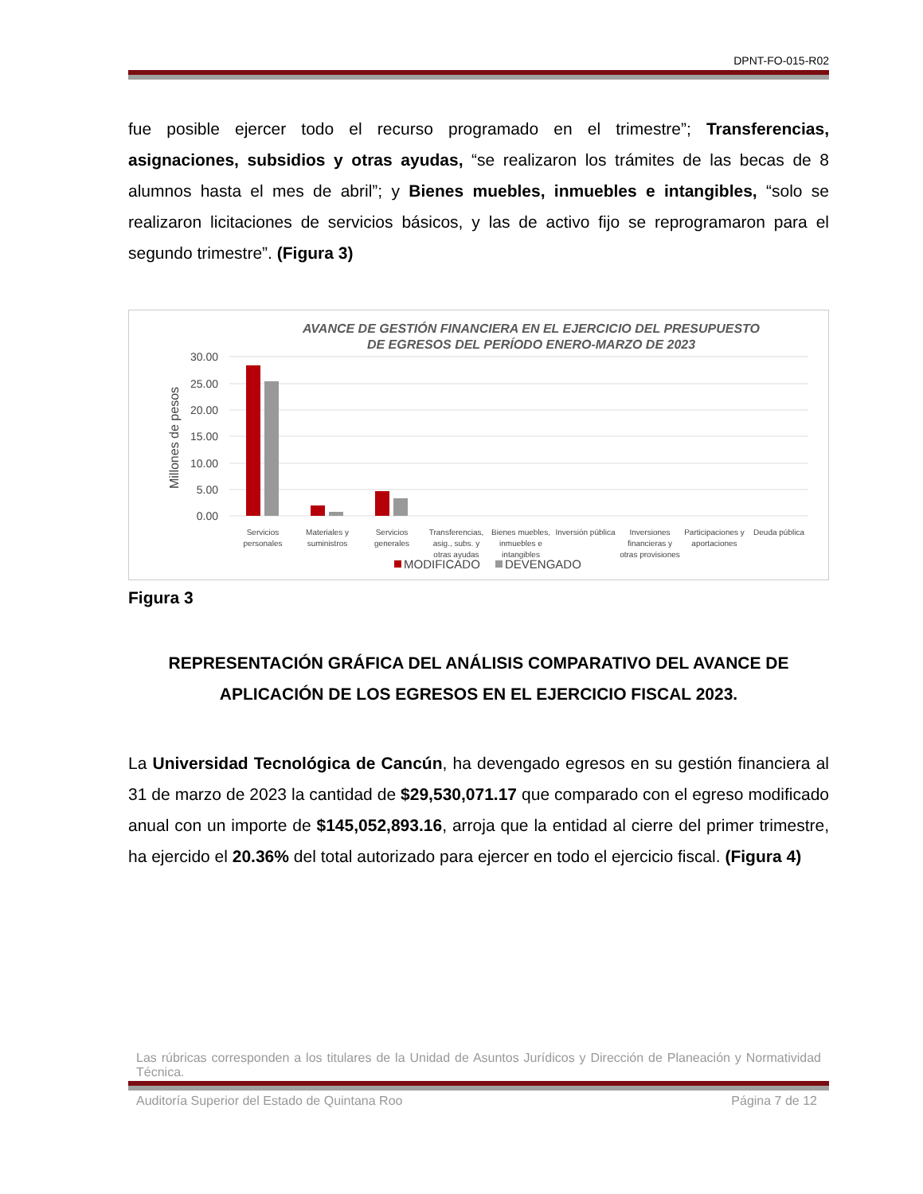DPNT-FO-015-R02
fue posible ejercer todo el recurso programado en el trimestre”; Transferencias, asignaciones, subsidios y otras ayudas, “se realizaron los trámites de las becas de 8 alumnos hasta el mes de abril”; y Bienes muebles, inmuebles e intangibles, “solo se realizaron licitaciones de servicios básicos, y las de activo fijo se reprogramaron para el segundo trimestre”. (Figura 3)
AVANCE DE GESTIÓN FINANCIERA EN EL EJERCICIO DEL PRESUPUESTO
DE EGRESOS DEL PERÍODO ENERO-MARZO DE 2023
30.00
25.00
20.00
15.00
10.00
5.00
0.00
Millones de pesos
Servicios
personales
Materiales y
suministros
Servicios
generales
Transferencias,
asig., subs. y
otras ayudas
Bienes muebles,
inmuebles e
intangibles
Inversión pública
Inversiones
financieras y
otras provisiones
Participaciones y
aportaciones
Deuda pública
MODIFICADO
DEVENGADO
Figura 3
REPRESENTACIÓN GRÁFICA DEL ANÁLISIS COMPARATIVO DEL AVANCE DE APLICACIÓN DE LOS EGRESOS EN EL EJERCICIO FISCAL 2023.
La Universidad Tecnológica de Cancún, ha devengado egresos en su gestión financiera al 31 de marzo de 2023 la cantidad de $29,530,071.17 que comparado con el egreso modificado anual con un importe de $145,052,893.16, arroja que la entidad al cierre del primer trimestre, ha ejercido el 20.36% del total autorizado para ejercer en todo el ejercicio fiscal. (Figura 4)
Las rúbricas corresponden a los titulares de la Unidad de Asuntos Jurídicos y Dirección de Planeación y Normatividad Técnica.
Auditoría Superior del Estado de Quintana Roo Página 7 de 12